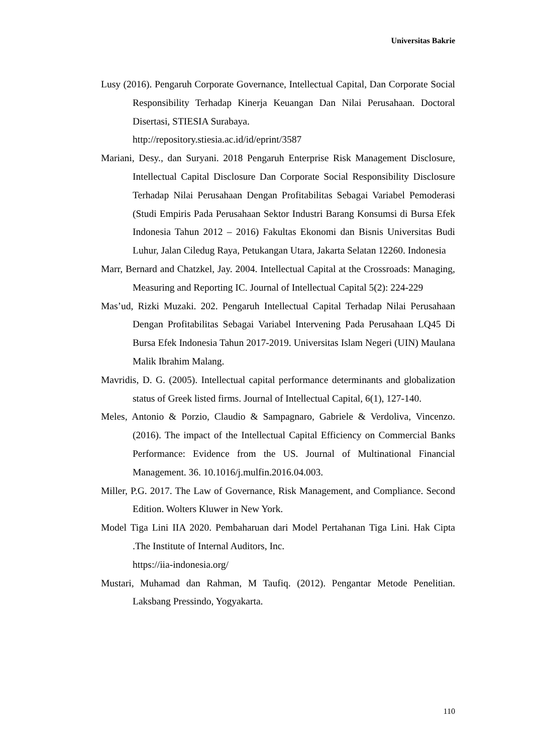Universitas Bakrie
Lusy (2016). Pengaruh Corporate Governance, Intellectual Capital, Dan Corporate Social Responsibility Terhadap Kinerja Keuangan Dan Nilai Perusahaan. Doctoral Disertasi, STIESIA Surabaya.
http://repository.stiesia.ac.id/id/eprint/3587
Mariani, Desy., dan Suryani. 2018 Pengaruh Enterprise Risk Management Disclosure, Intellectual Capital Disclosure Dan Corporate Social Responsibility Disclosure Terhadap Nilai Perusahaan Dengan Profitabilitas Sebagai Variabel Pemoderasi (Studi Empiris Pada Perusahaan Sektor Industri Barang Konsumsi di Bursa Efek Indonesia Tahun 2012 – 2016) Fakultas Ekonomi dan Bisnis Universitas Budi Luhur, Jalan Ciledug Raya, Petukangan Utara, Jakarta Selatan 12260. Indonesia
Marr, Bernard and Chatzkel, Jay. 2004. Intellectual Capital at the Crossroads: Managing, Measuring and Reporting IC. Journal of Intellectual Capital 5(2): 224-229
Mas’ud, Rizki Muzaki. 202. Pengaruh Intellectual Capital Terhadap Nilai Perusahaan Dengan Profitabilitas Sebagai Variabel Intervening Pada Perusahaan LQ45 Di Bursa Efek Indonesia Tahun 2017-2019. Universitas Islam Negeri (UIN) Maulana Malik Ibrahim Malang.
Mavridis, D. G. (2005). Intellectual capital performance determinants and globalization status of Greek listed firms. Journal of Intellectual Capital, 6(1), 127-140.
Meles, Antonio & Porzio, Claudio & Sampagnaro, Gabriele & Verdoliva, Vincenzo. (2016). The impact of the Intellectual Capital Efficiency on Commercial Banks Performance: Evidence from the US. Journal of Multinational Financial Management. 36. 10.1016/j.mulfin.2016.04.003.
Miller, P.G. 2017. The Law of Governance, Risk Management, and Compliance. Second Edition. Wolters Kluwer in New York.
Model Tiga Lini IIA 2020. Pembaharuan dari Model Pertahanan Tiga Lini. Hak Cipta .The Institute of Internal Auditors, Inc.
https://iia-indonesia.org/
Mustari, Muhamad dan Rahman, M Taufiq. (2012). Pengantar Metode Penelitian. Laksbang Pressindo, Yogyakarta.
110